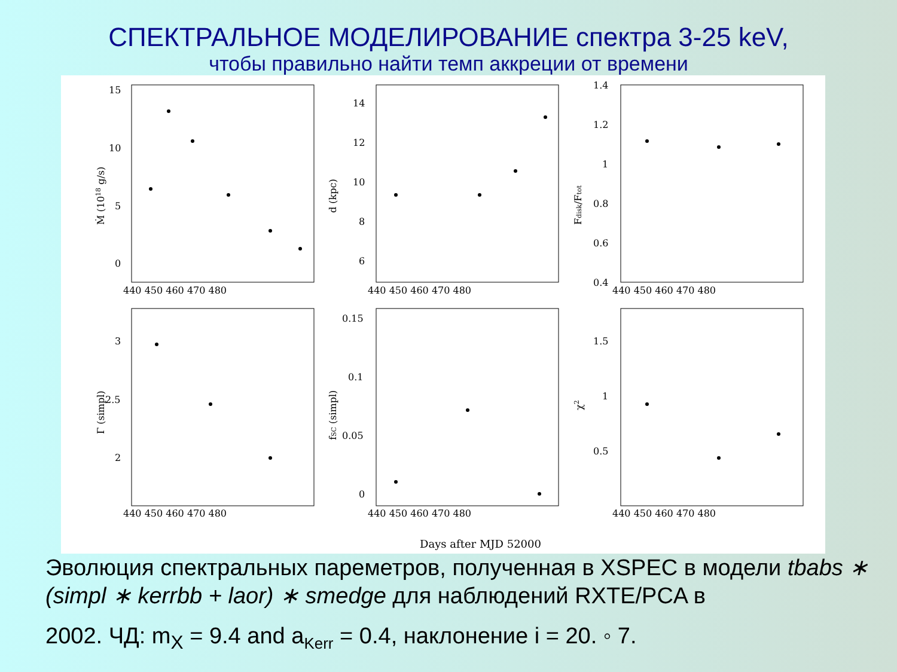СПЕКТРАЛЬНОЕ МОДЕЛИРОВАНИЕ спектра 3-25 keV,
чтобы правильно найти темп аккреции от времени
15
10
5
0
14
12
10
8
6
1.4
1.2
1
0.8
0.6
0.4
3
2.5
2
0.15
0.1
0.05
0
1.5
1
0.5
440 450 460 470 480
440 450 460 470 480
440 450 460 470 480
440 450 460 470 480
440 450 460 470 480
440 450 460 470 480
Ṁ (1018 g/s)
d (kpc)
Fdisk/Ftot
Γ (simpl)
fSC (simpl)
χ2
Days after MJD 52000
Эволюция спектральных пареметров, полученная в XSPEC в модели tbabs ∗ (simpl ∗ kerrbb + laor) ∗ smedge для наблюдений RXTE/PCA в
2002. ЧД: m<sub>X</sub> = 9.4 and a<sub>Kerr</sub> = 0.4, наклонение i = 20. ◦ 7.